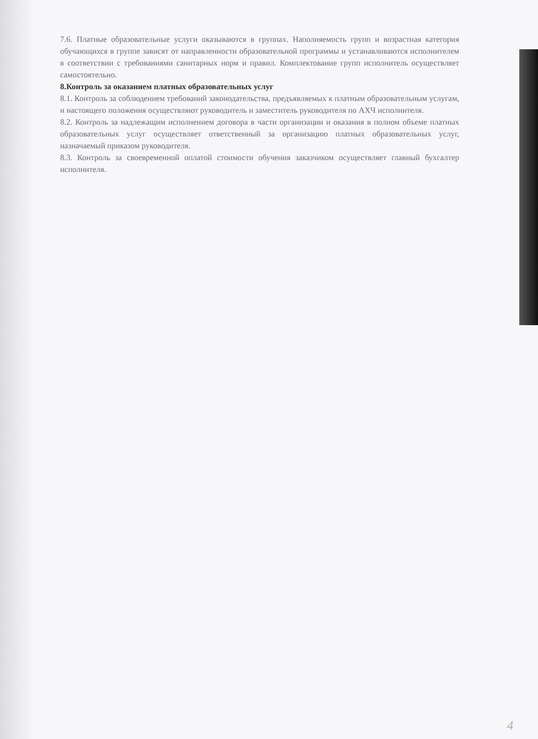7.6. Платные образовательные услуги оказываются в группах. Наполняемость групп и возрастная категория обучающихся в группе зависят от направленности образовательной программы и устанавливаются исполнителем в соответствии с требованиями санитарных норм и правил. Комплектование групп исполнитель осуществляет самостоятельно.
8.Контроль за оказанием платных образовательных услуг
8.1. Контроль за соблюдением требований законодательства, предъявляемых к платным образовательным услугам, и настоящего положения осуществляют руководитель и заместитель руководителя по АХЧ исполнителя.
8.2. Контроль за надлежащим исполнением договора в части организации и оказания в полном объеме платных образовательных услуг осуществляет ответственный за организацию платных образовательных услуг, назначаемый приказом руководителя.
8.3. Контроль за своевременной оплатой стоимости обучения заказчиком осуществляет главный бухгалтер исполнителя.
4